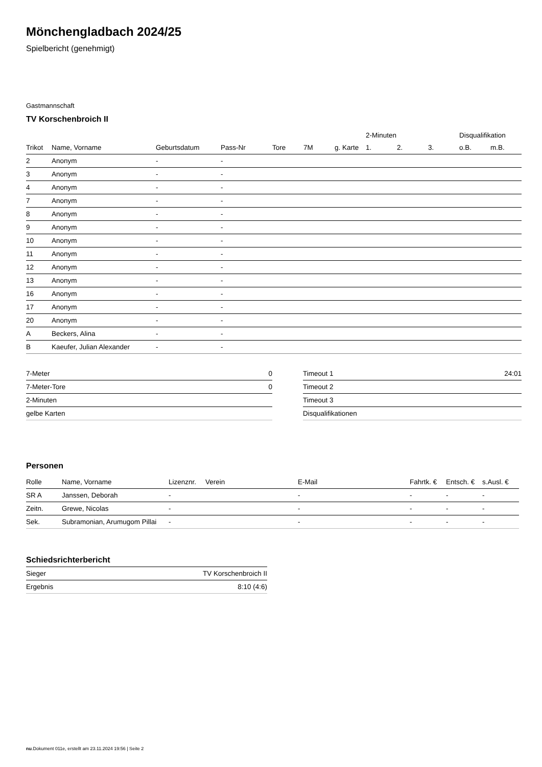Mönchengladbach 2024/25
Spielbericht (genehmigt)
Gastmannschaft
TV Korschenbroich II
| | | | | | | | 2-Minuten | | | Disqualifikation | |
| --- | --- | --- | --- | --- | --- | --- | --- | --- | --- | --- | --- |
| Trikot | Name, Vorname | Geburtsdatum | Pass-Nr | Tore | 7M | g. Karte | 1. | 2. | 3. | o.B. | m.B. |
| 2 | Anonym | - | - | | | | | | | | |
| 3 | Anonym | - | - | | | | | | | | |
| 4 | Anonym | - | - | | | | | | | | |
| 7 | Anonym | - | - | | | | | | | | |
| 8 | Anonym | - | - | | | | | | | | |
| 9 | Anonym | - | - | | | | | | | | |
| 10 | Anonym | - | - | | | | | | | | |
| 11 | Anonym | - | - | | | | | | | | |
| 12 | Anonym | - | - | | | | | | | | |
| 13 | Anonym | - | - | | | | | | | | |
| 16 | Anonym | - | - | | | | | | | | |
| 17 | Anonym | - | - | | | | | | | | |
| 20 | Anonym | - | - | | | | | | | | |
| A | Beckers, Alina | - | - | | | | | | | | |
| B | Kaeufer, Julian Alexander | - | - | | | | | | | | |
| 7-Meter | 0 |
| 7-Meter-Tore | 0 |
| 2-Minuten | |
| gelbe Karten | |
| Timeout 1 | 24:01 |
| Timeout 2 | |
| Timeout 3 | |
| Disqualifikationen | |
Personen
| Rolle | Name, Vorname | Lizenznr. | Verein | E-Mail | Fahrtk. € | Entsch. € | s.Ausl. € |
| --- | --- | --- | --- | --- | --- | --- | --- |
| SR A | Janssen, Deborah | - | | - | - | - | - |
| Zeitn. | Grewe, Nicolas | - | | - | - | - | - |
| Sek. | Subramonian, Arumugom Pillai | - | | - | - | - | - |
Schiedsrichterbericht
| Sieger | TV Korschenbroich II |
| Ergebnis | 8:10 (4:6) |
nu.Dokument 011e, erstellt am 23.11.2024 19:56 | Seite 2